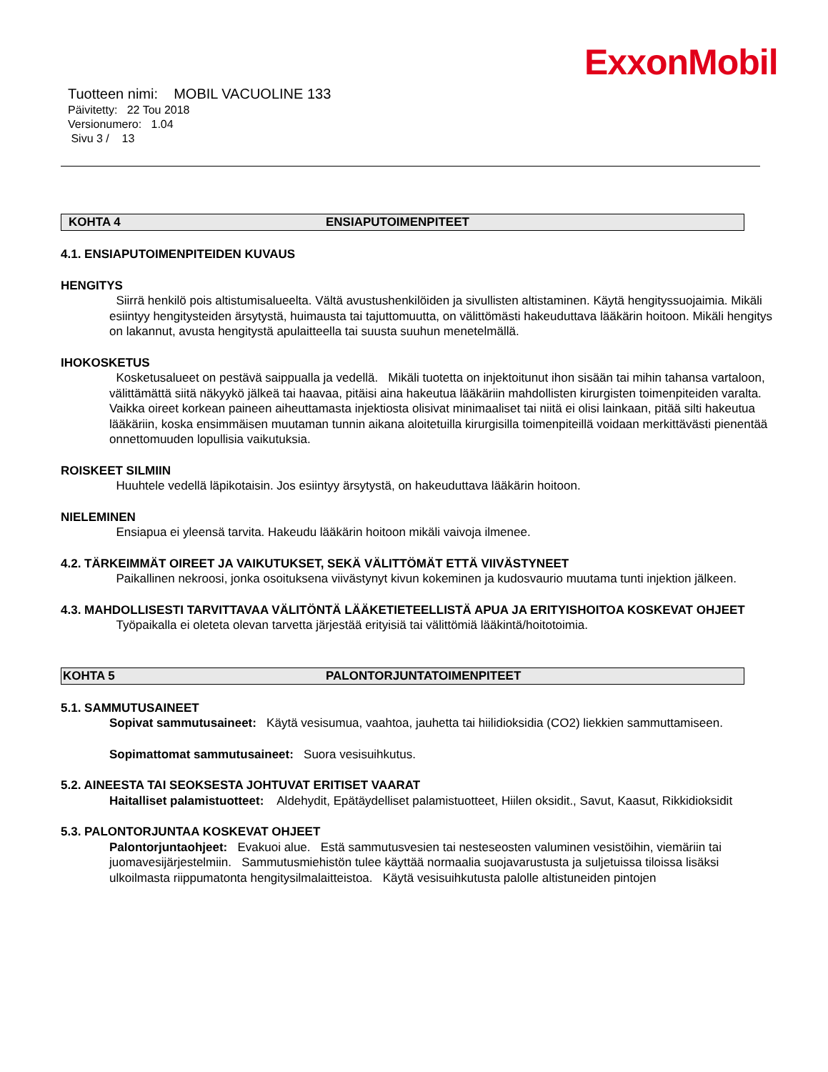ExxonMobil
Tuotteen nimi: MOBIL VACUOLINE 133
Päivitetty: 22 Tou 2018
Versionumero: 1.04
Sivu 3 / 13
KOHTA 4 ENSIAPUTOIMENPITEET
4.1. ENSIAPUTOIMENPITEIDEN KUVAUS
HENGITYS
Siirrä henkilö pois altistumisalueelta. Vältä avustushenkilöiden ja sivullisten altistaminen. Käytä hengityssuojaimia. Mikäli esiintyy hengitysteiden ärsytystä, huimausta tai tajuttomuutta, on välittömästi hakeuduttava lääkärin hoitoon. Mikäli hengitys on lakannut, avusta hengitystä apulaitteella tai suusta suuhun menetelmällä.
IHOKOSKETUS
Kosketusalueet on pestävä saippualla ja vedellä. Mikäli tuotetta on injektoitunut ihon sisään tai mihin tahansa vartaloon, välittämättä siitä näkyykö jälkeä tai haavaa, pitäisi aina hakeutua lääkäriin mahdollisten kirurgisten toimenpiteiden varalta. Vaikka oireet korkean paineen aiheuttamasta injektiosta olisivat minimaaliset tai niitä ei olisi lainkaan, pitää silti hakeutua lääkäriin, koska ensimmäisen muutaman tunnin aikana aloitetuilla kirurgisilla toimenpiteillä voidaan merkittävästi pienentää onnettomuuden lopullisia vaikutuksia.
ROISKEET SILMIIN
Huuhtele vedellä läpikotaisin. Jos esiintyy ärsytystä, on hakeuduttava lääkärin hoitoon.
NIELEMINEN
Ensiapua ei yleensä tarvita. Hakeudu lääkärin hoitoon mikäli vaivoja ilmenee.
4.2. TÄRKEIMMÄT OIREET JA VAIKUTUKSET, SEKÄ VÄLITTÖMÄT ETTÄ VIIVÄSTYNEET
Paikallinen nekroosi, jonka osoituksena viivästynyt kivun kokeminen ja kudosvaurio muutama tunti injektion jälkeen.
4.3. MAHDOLLISESTI TARVITTAVAA VÄLITÖNTÄ LÄÄKETIETEELLISTÄ APUA JA ERITYISHOITOA KOSKEVAT OHJEET
Työpaikalla ei oleteta olevan tarvetta järjestää erityisiä tai välittömiä lääkintä/hoitotoimia.
KOHTA 5 PALONTORJUNTATOIMENPITEET
5.1. SAMMUTUSAINEET
Sopivat sammutusaineet: Käytä vesisumua, vaahtoa, jauhetta tai hiilidioksidia (CO2) liekkien sammuttamiseen.
Sopimattomat sammutusaineet: Suora vesisuihkutus.
5.2. AINEESTA TAI SEOKSESTA JOHTUVAT ERITISET VAARAT
Haitalliset palamistuotteet: Aldehydit, Epätäydelliset palamistuotteet, Hiilen oksidit., Savut, Kaasut, Rikkidioksidit
5.3. PALONTORJUNTAA KOSKEVAT OHJEET
Palontorjuntaohjeet: Evakuoi alue. Estä sammutusvesien tai nesteseosten valuminen vesistöihin, viemäriin tai juomavesijärjestelmiin. Sammutusmiehistön tulee käyttää normaalia suojavarustusta ja suljetuissa tiloissa lisäksi ulkoilmasta riippumatonta hengitysilmalaitteistoa. Käytä vesisuihkutusta palolle altistuneiden pintojen